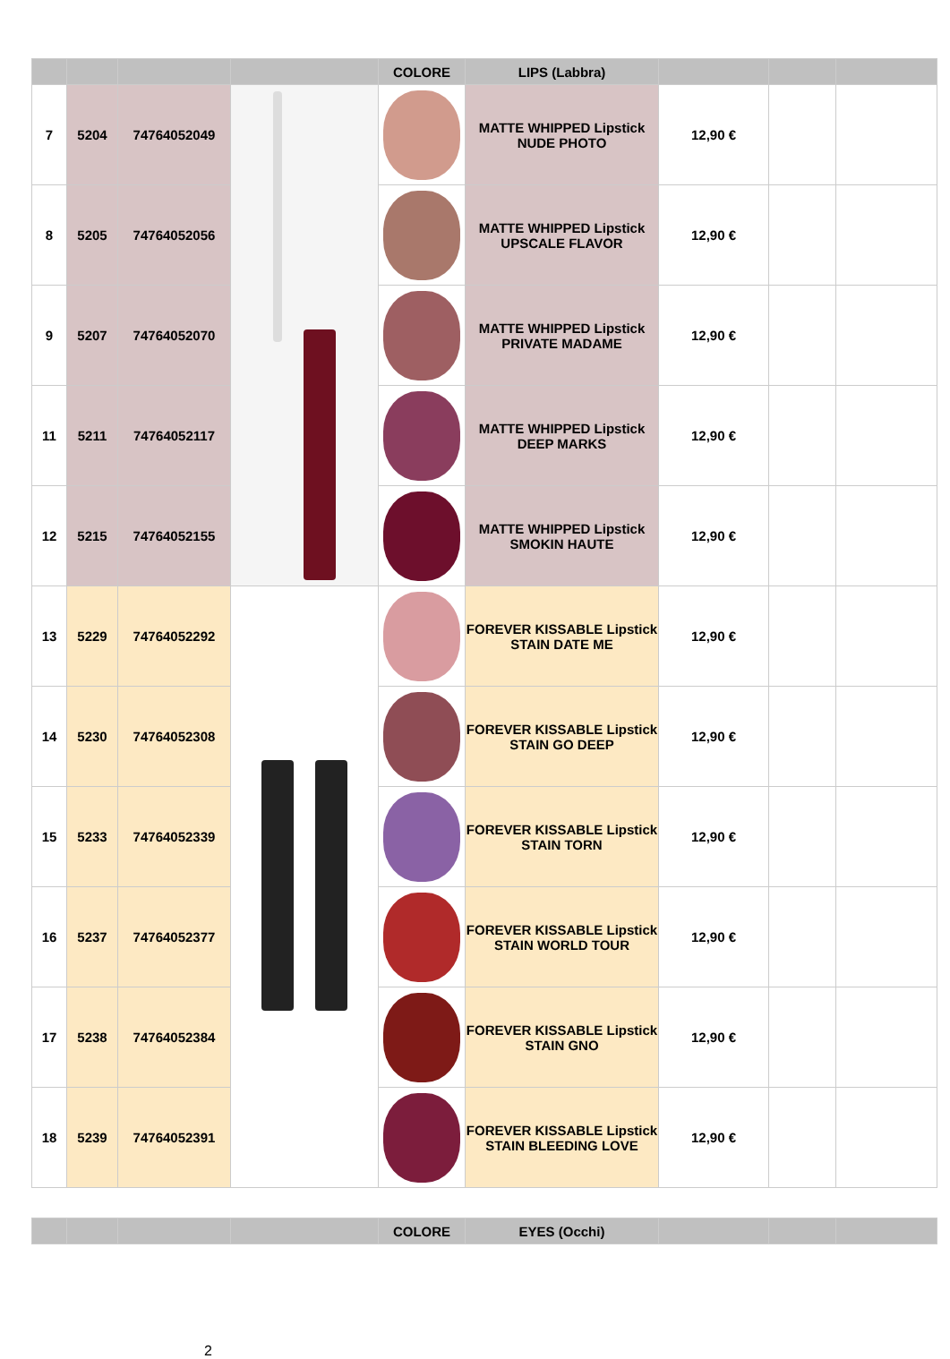| | | | | COLORE | LIPS (Labbra) | | | |
| --- | --- | --- | --- | --- | --- | --- | --- | --- |
| 7 | 5204 | 74764052049 | | | MATTE WHIPPED Lipstick NUDE PHOTO | 12,90 € | | |
| 8 | 5205 | 74764052056 | | | MATTE WHIPPED Lipstick UPSCALE FLAVOR | 12,90 € | | |
| 9 | 5207 | 74764052070 | | | MATTE WHIPPED Lipstick PRIVATE MADAME | 12,90 € | | |
| 11 | 5211 | 74764052117 | | | MATTE WHIPPED Lipstick DEEP MARKS | 12,90 € | | |
| 12 | 5215 | 74764052155 | | | MATTE WHIPPED Lipstick SMOKIN HAUTE | 12,90 € | | |
| 13 | 5229 | 74764052292 | | | FOREVER KISSABLE Lipstick STAIN DATE ME | 12,90 € | | |
| 14 | 5230 | 74764052308 | | | FOREVER KISSABLE Lipstick STAIN GO DEEP | 12,90 € | | |
| 15 | 5233 | 74764052339 | | | FOREVER KISSABLE Lipstick STAIN TORN | 12,90 € | | |
| 16 | 5237 | 74764052377 | | | FOREVER KISSABLE Lipstick STAIN WORLD TOUR | 12,90 € | | |
| 17 | 5238 | 74764052384 | | | FOREVER KISSABLE Lipstick STAIN GNO | 12,90 € | | |
| 18 | 5239 | 74764052391 | | | FOREVER KISSABLE Lipstick STAIN BLEEDING LOVE | 12,90 € | | |
| | | | | COLORE | EYES (Occhi) | | | |
| --- | --- | --- | --- | --- | --- | --- | --- | --- |
2